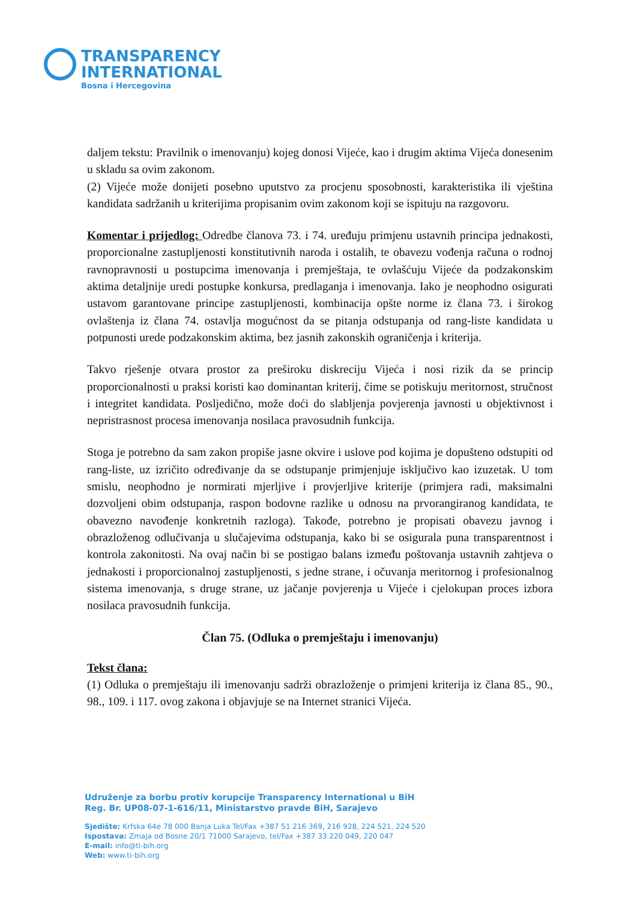TRANSPARENCY
INTERNATIONAL
Bosna i Hercegovina
daljem tekstu: Pravilnik o imenovanju) kojeg donosi Vijeće, kao i drugim aktima Vijeća donesenim u skladu sa ovim zakonom.
(2) Vijeće može donijeti posebno uputstvo za procjenu sposobnosti, karakteristika ili vještina kandidata sadržanih u kriterijima propisanim ovim zakonom koji se ispituju na razgovoru.
Komentar i prijedlog: Odredbe članova 73. i 74. uređuju primjenu ustavnih principa jednakosti, proporcionalne zastupljenosti konstitutivnih naroda i ostalih, te obavezu vođenja računa o rodnoj ravnopravnosti u postupcima imenovanja i premještaja, te ovlašćuju Vijeće da podzakonskim aktima detaljnije uredi postupke konkursa, predlaganja i imenovanja. Iako je neophodno osigurati ustavom garantovane principe zastupljenosti, kombinacija opšte norme iz člana 73. i širokog ovlaštenja iz člana 74. ostavlja mogućnost da se pitanja odstupanja od rang-liste kandidata u potpunosti urede podzakonskim aktima, bez jasnih zakonskih ograničenja i kriterija.
Takvo rješenje otvara prostor za preširoku diskreciju Vijeća i nosi rizik da se princip proporcionalnosti u praksi koristi kao dominantan kriterij, čime se potiskuju meritornost, stručnost i integritet kandidata. Posljedično, može doći do slabljenja povjerenja javnosti u objektivnost i nepristrasnost procesa imenovanja nosilaca pravosudnih funkcija.
Stoga je potrebno da sam zakon propiše jasne okvire i uslove pod kojima je dopušteno odstupiti od rang-liste, uz izričito određivanje da se odstupanje primjenjuje isključivo kao izuzetak. U tom smislu, neophodno je normirati mjerljive i provjerljive kriterije (primjera radi, maksimalni dozvoljeni obim odstupanja, raspon bodovne razlike u odnosu na prvorangiranog kandidata, te obavezno navođenje konkretnih razloga). Takođe, potrebno je propisati obavezu javnog i obrazloženog odlučivanja u slučajevima odstupanja, kako bi se osigurala puna transparentnost i kontrola zakonitosti. Na ovaj način bi se postigao balans između poštovanja ustavnih zahtjeva o jednakosti i proporcionalnoj zastupljenosti, s jedne strane, i očuvanja meritornog i profesionalnog sistema imenovanja, s druge strane, uz jačanje povjerenja u Vijeće i cjelokupan proces izbora nosilaca pravosudnih funkcija.
Član 75. (Odluka o premještaju i imenovanju)
Tekst člana:
(1) Odluka o premještaju ili imenovanju sadrži obrazloženje o primjeni kriterija iz člana 85., 90., 98., 109. i 117. ovog zakona i objavjuje se na Internet stranici Vijeća.
Udruženje za borbu protiv korupcije Transparency International u BiH
Reg. Br. UP08-07-1-616/11, Ministarstvo pravde BiH, Sarajevo
Sjedište: Krfska 64e 78 000 Banja Luka Tel/Fax +387 51 216 369, 216 928, 224 521, 224 520
Ispostava: Zmaja od Bosne 20/1 71000 Sarajevo, tel/Fax +387 33 220 049, 220 047
E-mail: info@ti-bih.org
Web: www.ti-bih.org